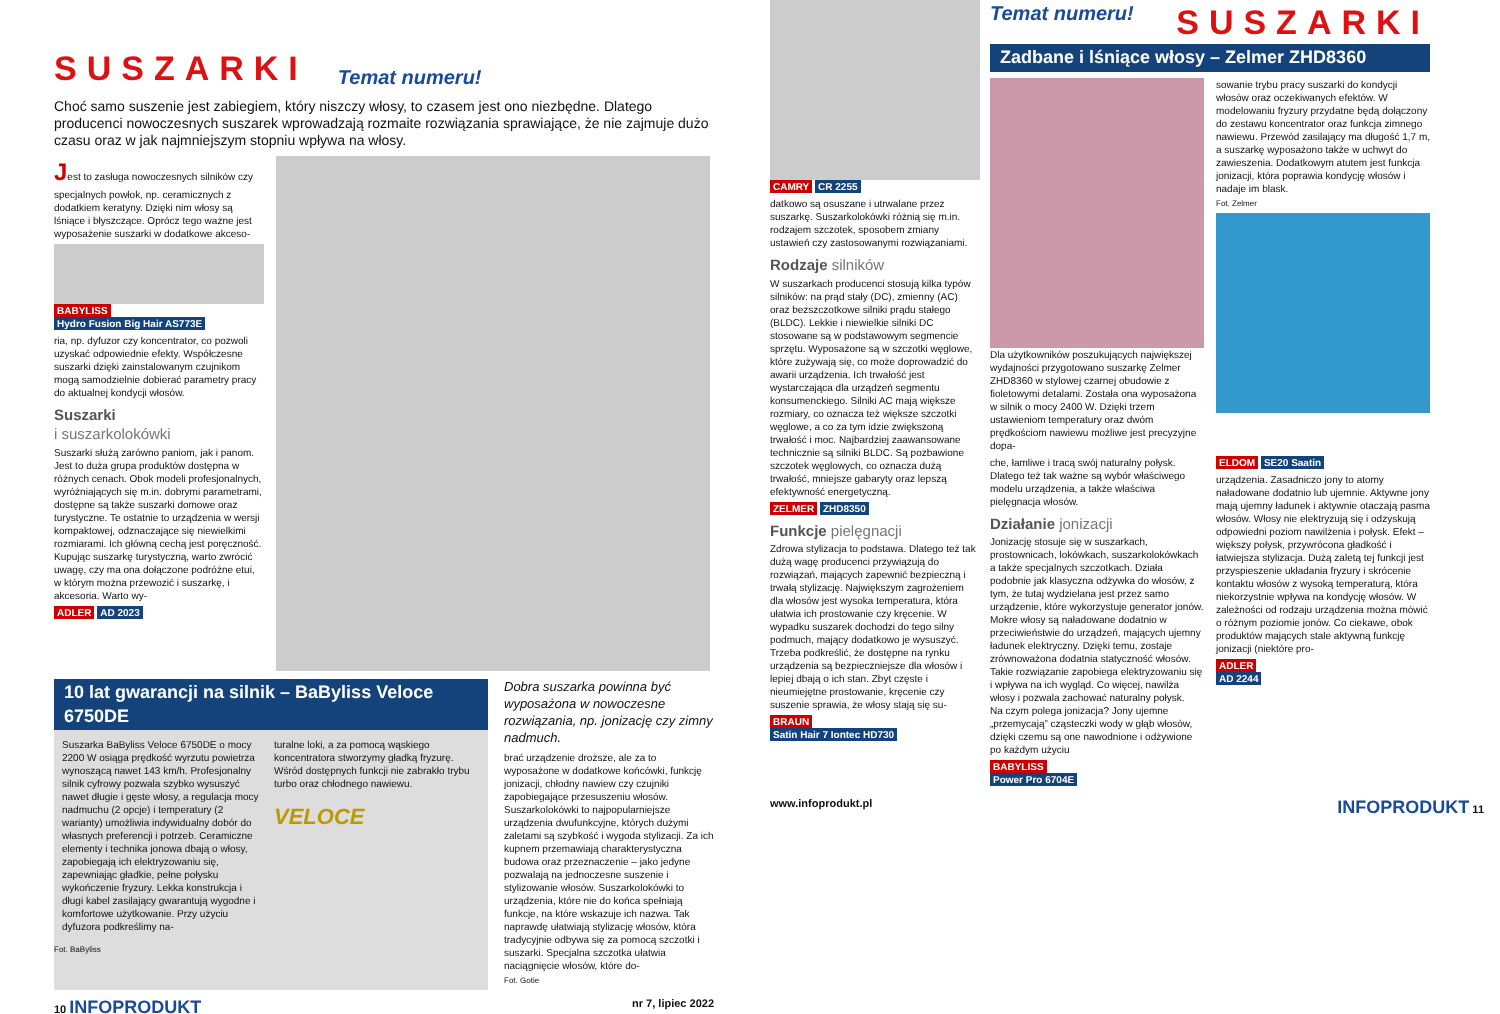SUSZARKI
Temat numeru!
Choć samo suszenie jest zabiegiem, który niszczy włosy, to czasem jest ono niezbędne. Dlatego producenci nowoczesnych suszarek wprowadzają rozmaite rozwiązania sprawiające, że nie zajmuje dużo czasu oraz w jak najmniejszym stopniu wpływa na włosy.
Jest to zasługa nowoczesnych silników czy specjalnych powłok, np. ceramicznych z dodatkiem keratyny. Dzięki nim włosy są lśniące i błyszczące. Oprócz tego ważne jest wyposażenie suszarki w dodatkowe akceso-
BABYLISS
Hydro Fusion Big Hair AS773E
ria, np. dyfuzor czy koncentrator, co pozwoli uzyskać odpowiednie efekty. Współczesne suszarki dzięki zainstalowanym czujnikom mogą samodzielnie dobierać parametry pracy do aktualnej kondycji włosów.
Suszarki
i suszarkolokówki
Suszarki służą zarówno paniom, jak i panom. Jest to duża grupa produktów dostępna w różnych cenach. Obok modeli profesjonalnych, wyróżniających się m.in. dobrymi parametrami, dostępne są także suszarki domowe oraz turystyczne. Te ostatnie to urządzenia w wersji kompaktowej, odznaczające się niewielkimi rozmiarami. Ich główną cechą jest poręczność. Kupując suszarkę turystyczną, warto zwrócić uwagę, czy ma ona dołączone podróżne etui, w którym można przewozić i suszarkę, i akcesoria. Warto wy-
ADLER AD 2023
10 lat gwarancji na silnik – BaByliss Veloce 6750DE
Suszarka BaByliss Veloce 6750DE o mocy 2200 W osiąga prędkość wyrzutu powietrza wynoszącą nawet 143 km/h. Profesjonalny silnik cyfrowy pozwala szybko wysuszyć nawet długie i gęste włosy, a regulacja mocy nadmuchu (2 opcje) i temperatury (2 warianty) umożliwia indywidualny dobór do własnych preferencji i potrzeb. Ceramiczne elementy i technika jonowa dbają o włosy, zapobiegają ich elektryzowaniu się, zapewniając gładkie, pełne połysku wykończenie fryzury. Lekka konstrukcja i długi kabel zasilający gwarantują wygodne i komfortowe użytkowanie. Przy użyciu dyfuzora podkreślimy na-
turalne loki, a za pomocą wąskiego koncentratora stworzymy gładką fryzurę. Wśród dostępnych funkcji nie zabrakło trybu turbo oraz chłodnego nawiewu.
VELOCE
Fot. BaByliss
Dobra suszarka powinna być wyposażona w nowoczesne rozwiązania, np. jonizację czy zimny nadmuch.
brać urządzenie droższe, ale za to wyposażone w dodatkowe końcówki, funkcję jonizacji, chłodny nawiew czy czujniki zapobiegające przesuszeniu włosów.
Suszarkolokówki to najpopularniejsze urządzenia dwufunkcyjne, których dużymi zaletami są szybkość i wygoda stylizacji. Za ich kupnem przemawiają charakterystyczna budowa oraz przeznaczenie – jako jedyne pozwalają na jednoczesne suszenie i stylizowanie włosów. Suszarkolokówki to urządzenia, które nie do końca spełniają funkcje, na które wskazuje ich nazwa. Tak naprawdę ułatwiają stylizację włosów, która tradycyjnie odbywa się za pomocą szczotki i suszarki. Specjalna szczotka ułatwia naciągnięcie włosów, które do-
Fot. Gotie
10 INFOPRODUKT nr 7, lipiec 2022
CAMRY CR 2255
datkowo są osuszane i utrwalane przez suszarkę. Suszarkolokówki różnią się m.in. rodzajem szczotek, sposobem zmiany ustawień czy zastosowanymi rozwiązaniami.
Rodzaje silników
W suszarkach producenci stosują kilka typów silników: na prąd stały (DC), zmienny (AC) oraz bezszczotkowe silniki prądu stałego (BLDC). Lekkie i niewielkie silniki DC stosowane są w podstawowym segmencie sprzętu. Wyposażone są w szczotki węglowe, które zużywają się, co może doprowadzić do awarii urządzenia. Ich trwałość jest wystarczająca dla urządzeń segmentu konsumenckiego. Silniki AC mają większe rozmiary, co oznacza też większe szczotki węglowe, a co za tym idzie zwiększoną trwałość i moc. Najbardziej zaawansowane technicznie są silniki BLDC. Są pozbawione szczotek węglowych, co oznacza dużą trwałość, mniejsze gabaryty oraz lepszą efektywność energetyczną.
ZELMER ZHD8350
Funkcje pielęgnacji
Zdrowa stylizacja to podstawa. Dlatego też tak dużą wagę producenci przywiązują do rozwiązań, mających zapewnić bezpieczną i trwałą stylizację. Największym zagrożeniem dla włosów jest wysoka temperatura, która ułatwia ich prostowanie czy kręcenie. W wypadku suszarek dochodzi do tego silny podmuch, mający dodatkowo je wysuszyć. Trzeba podkreślić, że dostępne na rynku urządzenia są bezpieczniejsze dla włosów i lepiej dbają o ich stan. Zbyt częste i nieumiejętne prostowanie, kręcenie czy suszenie sprawia, że włosy stają się su-
BRAUN
Satin Hair 7 Iontec HD730
Temat numeru!
SUSZARKI
Zadbane i lśniące włosy – Zelmer ZHD8360
Dla użytkowników poszukujących największej wydajności przygotowano suszarkę Zelmer ZHD8360 w stylowej czarnej obudowie z fioletowymi detalami. Została ona wyposażona w silnik o mocy 2400 W. Dzięki trzem ustawieniom temperatury oraz dwóm prędkościom nawiewu możliwe jest precyzyjne dopa-
sowanie trybu pracy suszarki do kondycji włosów oraz oczekiwanych efektów. W modelowaniu fryzury przydatne będą dołączony do zestawu koncentrator oraz funkcja zimnego nawiewu. Przewód zasilający ma długość 1,7 m, a suszarkę wyposażono także w uchwyt do zawieszenia. Dodatkowym atutem jest funkcja jonizacji, która poprawia kondycję włosów i nadaje im blask.
Fot. Zelmer
che, łamliwe i tracą swój naturalny połysk. Dlatego też tak ważne są wybór właściwego modelu urządzenia, a także właściwa pielęgnacja włosów.
Działanie jonizacji
Jonizację stosuje się w suszarkach, prostownicach, lokówkach, suszarkolokówkach a także specjalnych szczotkach. Działa podobnie jak klasyczna odżywka do włosów, z tym, że tutaj wydzielana jest przez samo urządzenie, które wykorzystuje generator jonów. Mokre włosy są naładowane dodatnio w przeciwieństwie do urządzeń, mających ujemny ładunek elektryczny. Dzięki temu, zostaje zrównoważona dodatnia statyczność włosów. Takie rozwiązanie zapobiega elektryzowaniu się i wpływa na ich wygląd. Co więcej, nawilża włosy i pozwala zachować naturalny połysk.
Na czym polega jonizacja? Jony ujemne „przemycają” cząsteczki wody w głąb włosów, dzięki czemu są one nawodnione i odżywione po każdym użyciu
BABYLISS
Power Pro 6704E
ELDOM SE20 Saatin
urządzenia. Zasadniczo jony to atomy naładowane dodatnio lub ujemnie. Aktywne jony mają ujemny ładunek i aktywnie otaczają pasma włosów. Włosy nie elektryzują się i odzyskują odpowiedni poziom nawilżenia i połysk. Efekt – większy połysk, przywrócona gładkość i łatwiejsza stylizacja. Dużą zaletą tej funkcji jest przyspieszenie układania fryzury i skrócenie kontaktu włosów z wysoką temperaturą, która niekorzystnie wpływa na kondycję włosów. W zależności od rodzaju urządzenia można mówić o różnym poziomie jonów. Co ciekawe, obok produktów mających stale aktywną funkcję jonizacji (niektóre pro-
ADLER
AD 2244
www.infoprodukt.pl INFOPRODUKT 11